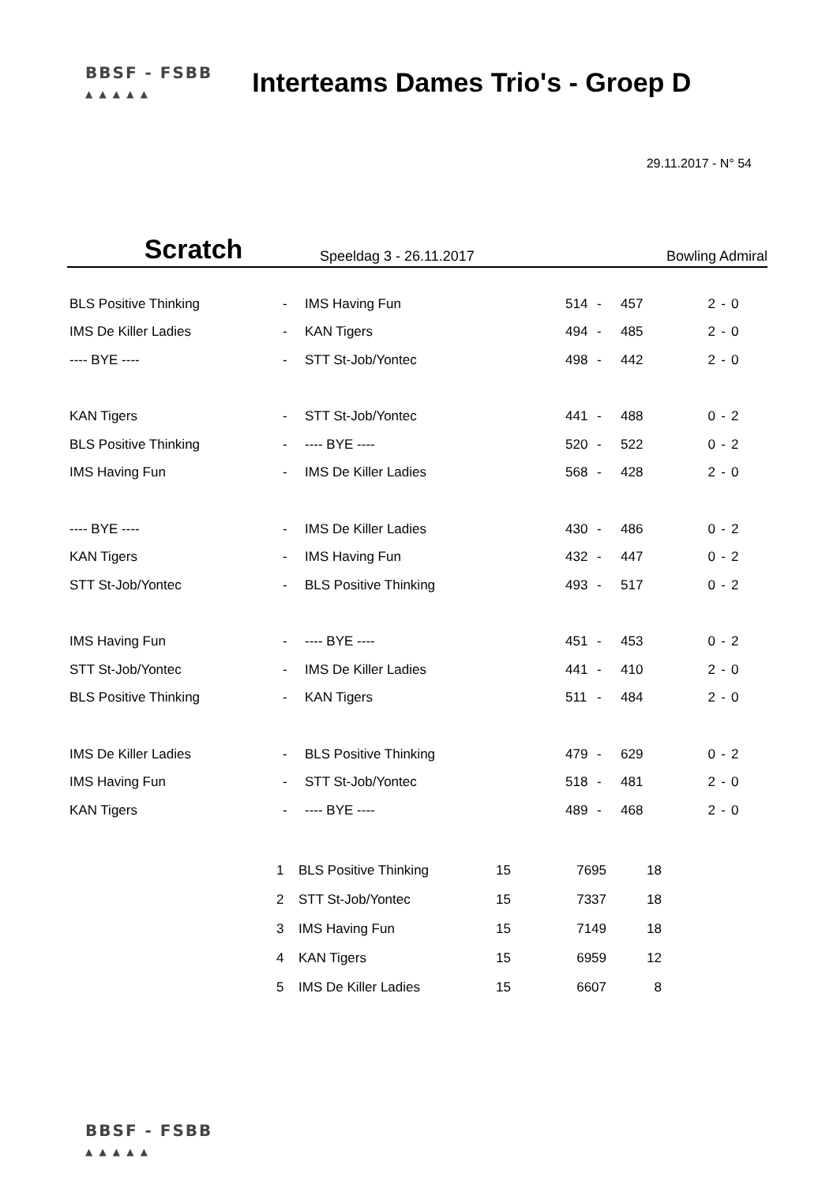BBSF - FSBB
▲ ▲ ▲ ▲ ▲
Interteams Dames Trio's - Groep D
29.11.2017 - N° 54
Scratch
Speeldag 3 - 26.11.2017
Bowling Admiral
| BLS Positive Thinking | - | IMS Having Fun | 514 | - | 457 | 2 | - | 0 |
| IMS De Killer Ladies | - | KAN Tigers | 494 | - | 485 | 2 | - | 0 |
| ---- BYE ---- | - | STT St-Job/Yontec | 498 | - | 442 | 2 | - | 0 |
| KAN Tigers | - | STT St-Job/Yontec | 441 | - | 488 | 0 | - | 2 |
| BLS Positive Thinking | - | ---- BYE ---- | 520 | - | 522 | 0 | - | 2 |
| IMS Having Fun | - | IMS De Killer Ladies | 568 | - | 428 | 2 | - | 0 |
| ---- BYE ---- | - | IMS De Killer Ladies | 430 | - | 486 | 0 | - | 2 |
| KAN Tigers | - | IMS Having Fun | 432 | - | 447 | 0 | - | 2 |
| STT St-Job/Yontec | - | BLS Positive Thinking | 493 | - | 517 | 0 | - | 2 |
| IMS Having Fun | - | ---- BYE ---- | 451 | - | 453 | 0 | - | 2 |
| STT St-Job/Yontec | - | IMS De Killer Ladies | 441 | - | 410 | 2 | - | 0 |
| BLS Positive Thinking | - | KAN Tigers | 511 | - | 484 | 2 | - | 0 |
| IMS De Killer Ladies | - | BLS Positive Thinking | 479 | - | 629 | 0 | - | 2 |
| IMS Having Fun | - | STT St-Job/Yontec | 518 | - | 481 | 2 | - | 0 |
| KAN Tigers | - | ---- BYE ---- | 489 | - | 468 | 2 | - | 0 |
| 1 | BLS Positive Thinking | 15 | 7695 | 18 |
| 2 | STT St-Job/Yontec | 15 | 7337 | 18 |
| 3 | IMS Having Fun | 15 | 7149 | 18 |
| 4 | KAN Tigers | 15 | 6959 | 12 |
| 5 | IMS De Killer Ladies | 15 | 6607 | 8 |
BBSF - FSBB
▲ ▲ ▲ ▲ ▲